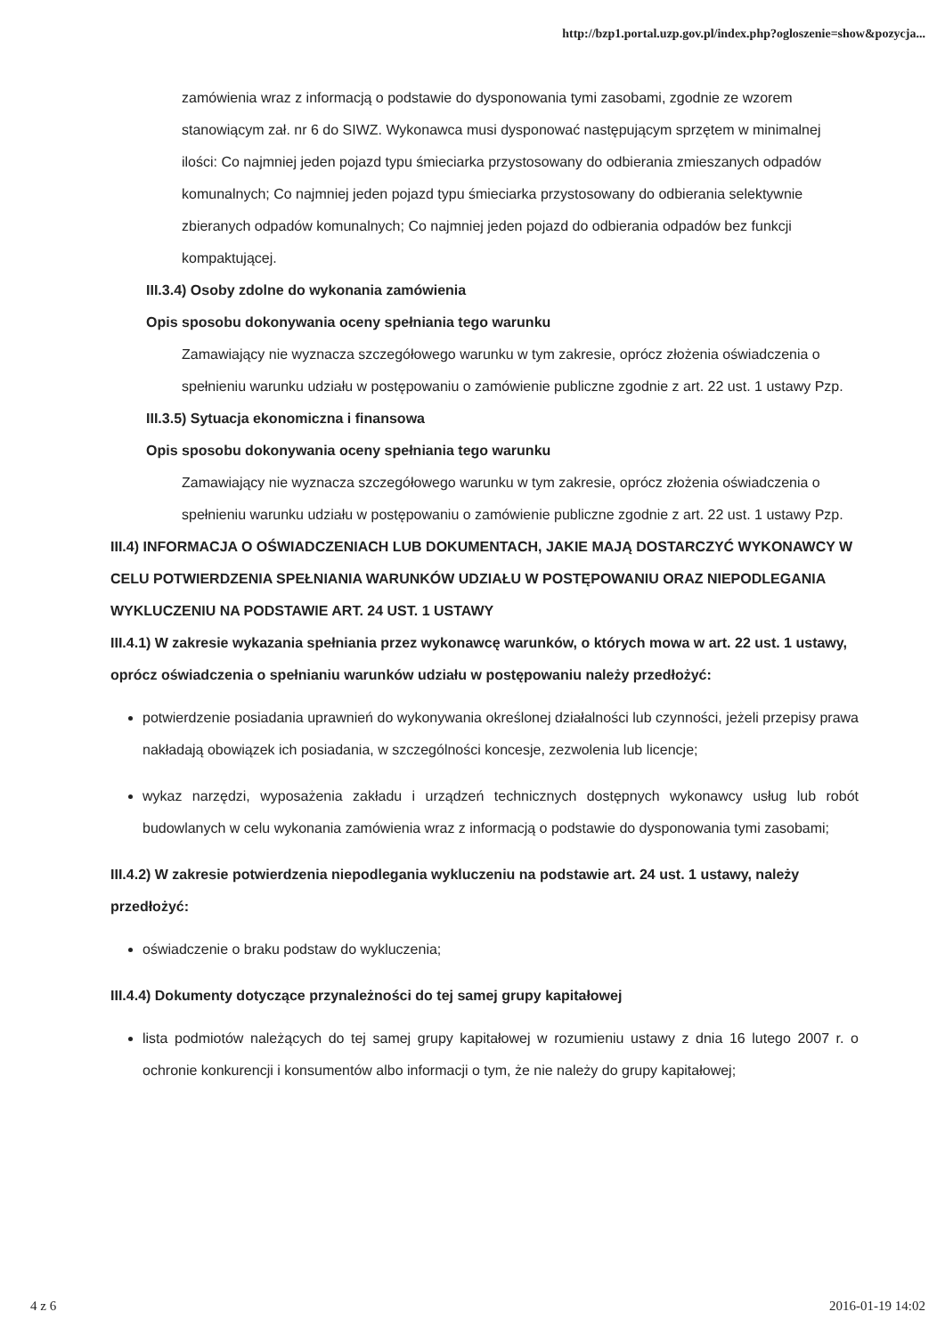http://bzp1.portal.uzp.gov.pl/index.php?ogloszenie=show&pozycja...
zamówienia wraz z informacją o podstawie do dysponowania tymi zasobami, zgodnie ze wzorem stanowiącym zał. nr 6 do SIWZ. Wykonawca musi dysponować następującym sprzętem w minimalnej ilości: Co najmniej jeden pojazd typu śmieciarka przystosowany do odbierania zmieszanych odpadów komunalnych; Co najmniej jeden pojazd typu śmieciarka przystosowany do odbierania selektywnie zbieranych odpadów komunalnych; Co najmniej jeden pojazd do odbierania odpadów bez funkcji kompaktującej.
III.3.4) Osoby zdolne do wykonania zamówienia
Opis sposobu dokonywania oceny spełniania tego warunku
Zamawiający nie wyznacza szczegółowego warunku w tym zakresie, oprócz złożenia oświadczenia o spełnieniu warunku udziału w postępowaniu o zamówienie publiczne zgodnie z art. 22 ust. 1 ustawy Pzp.
III.3.5) Sytuacja ekonomiczna i finansowa
Opis sposobu dokonywania oceny spełniania tego warunku
Zamawiający nie wyznacza szczegółowego warunku w tym zakresie, oprócz złożenia oświadczenia o spełnieniu warunku udziału w postępowaniu o zamówienie publiczne zgodnie z art. 22 ust. 1 ustawy Pzp.
III.4) INFORMACJA O OŚWIADCZENIACH LUB DOKUMENTACH, JAKIE MAJĄ DOSTARCZYĆ WYKONAWCY W CELU POTWIERDZENIA SPEŁNIANIA WARUNKÓW UDZIAŁU W POSTĘPOWANIU ORAZ NIEPODLEGANIA WYKLUCZENIU NA PODSTAWIE ART. 24 UST. 1 USTAWY
III.4.1) W zakresie wykazania spełniania przez wykonawcę warunków, o których mowa w art. 22 ust. 1 ustawy, oprócz oświadczenia o spełnianiu warunków udziału w postępowaniu należy przedłożyć:
potwierdzenie posiadania uprawnień do wykonywania określonej działalności lub czynności, jeżeli przepisy prawa nakładają obowiązek ich posiadania, w szczególności koncesje, zezwolenia lub licencje;
wykaz narzędzi, wyposażenia zakładu i urządzeń technicznych dostępnych wykonawcy usług lub robót budowlanych w celu wykonania zamówienia wraz z informacją o podstawie do dysponowania tymi zasobami;
III.4.2) W zakresie potwierdzenia niepodlegania wykluczeniu na podstawie art. 24 ust. 1 ustawy, należy przedłożyć:
oświadczenie o braku podstaw do wykluczenia;
III.4.4) Dokumenty dotyczące przynależności do tej samej grupy kapitałowej
lista podmiotów należących do tej samej grupy kapitałowej w rozumieniu ustawy z dnia 16 lutego 2007 r. o ochronie konkurencji i konsumentów albo informacji o tym, że nie należy do grupy kapitałowej;
4 z 6 2016-01-19 14:02